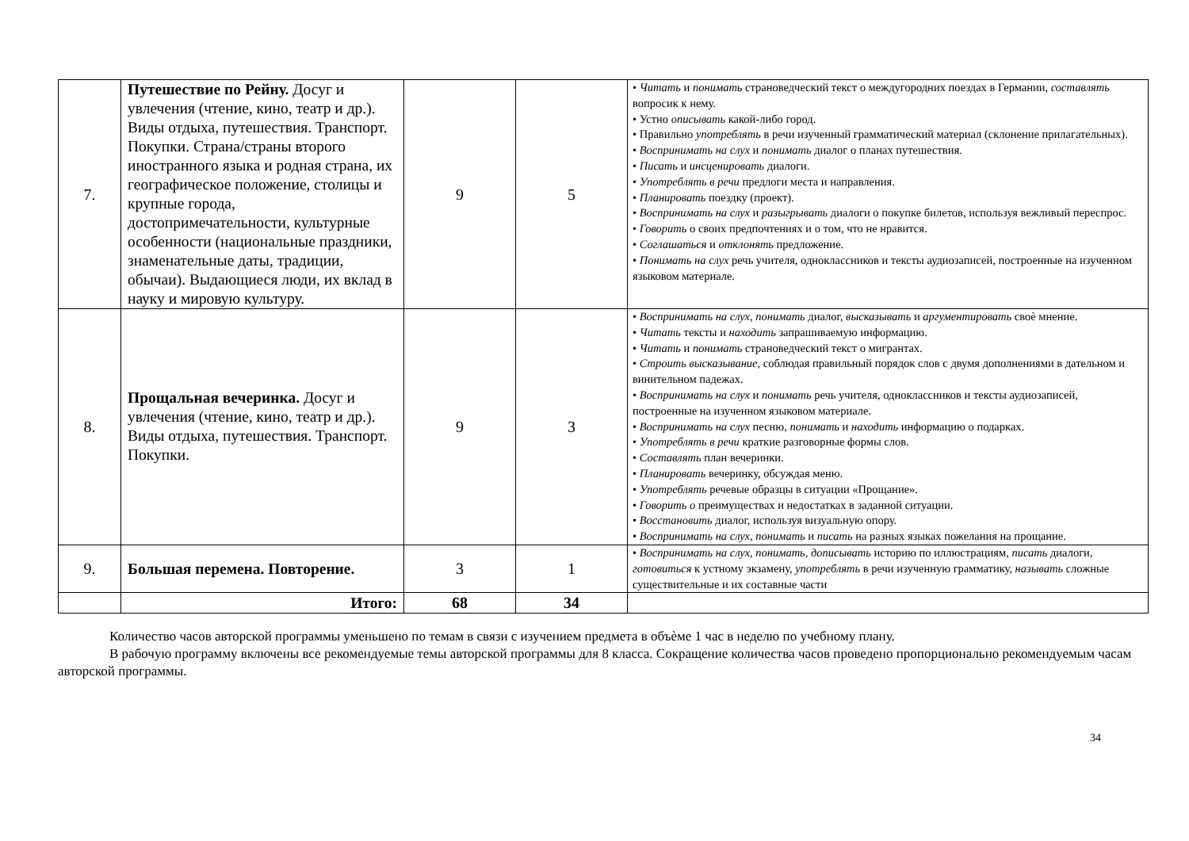| 7. | Путешествие по Рейну. Досуг и увлечения (чтение, кино, театр и др.). Виды отдыха, путешествия. Транспорт. Покупки. Страна/страны второго иностранного языка и родная страна, их географическое положение, столицы и крупные города, достопримечательности, культурные особенности (национальные праздники, знаменательные даты, традиции, обычаи). Выдающиеся люди, их вклад в науку и мировую культуру. | 9 | 5 | • Читать и понимать страноведческий текст о междугородних поездах в Германии, составлять вопросик к нему. • Устно описывать какой-либо город. • Правильно употреблять в речи изученный грамматический материал (склонение прилагательных). • Воспринимать на слух и понимать диалог о планах путешествия. • Писать и инсценировать диалоги. • Употреблять в речи предлоги места и направления. • Планировать поездку (проект). • Воспринимать на слух и разыгрывать диалоги о покупке билетов, используя вежливый переспрос. • Говорить о своих предпочтениях и о том, что не нравится. • Соглашаться и отклонять предложение. • Понимать на слух речь учителя, одноклассников и тексты аудиозаписей, построенные на изученном языковом материале. |
| 8. | Прощальная вечеринка. Досуг и увлечения (чтение, кино, театр и др.). Виды отдыха, путешествия. Транспорт. Покупки. | 9 | 3 | • Воспринимать на слух, понимать диалог, высказывать и аргументировать своѐ мнение. • Читать тексты и находить запрашиваемую информацию. • Читать и понимать страноведческий текст о мигрантах. • Строить высказывание, соблюдая правильный порядок слов с двумя дополнениями в дательном и винительном падежах. • Воспринимать на слух и понимать речь учителя, одноклассников и тексты аудиозаписей, построенные на изученном языковом материале. • Воспринимать на слух песню, понимать и находить информацию о подарках. • Употреблять в речи краткие разговорные формы слов. • Составлять план вечеринки. • Планировать вечеринку, обсуждая меню. • Употреблять речевые образцы в ситуации «Прощание». • Говорить о преимуществах и недостатках в заданной ситуации. • Восстановить диалог, используя визуальную опору. • Воспринимать на слух, понимать и писать на разных языках пожелания на прощание. |
| 9. | Большая перемена. Повторение. | 3 | 1 | • Воспринимать на слух, понимать, дописывать историю по иллюстрациям, писать диалоги, готовиться к устному экзамену, употреблять в речи изученную грамматику, называть сложные существительные и их составные части |
| | Итого: | 68 | 34 | |
Количество часов авторской программы уменьшено по темам в связи с изучением предмета в объѐме 1 час в неделю по учебному плану.
В рабочую программу включены все рекомендуемые темы авторской программы для 8 класса. Сокращение количества часов проведено пропорционально рекомендуемым часам авторской программы.
34